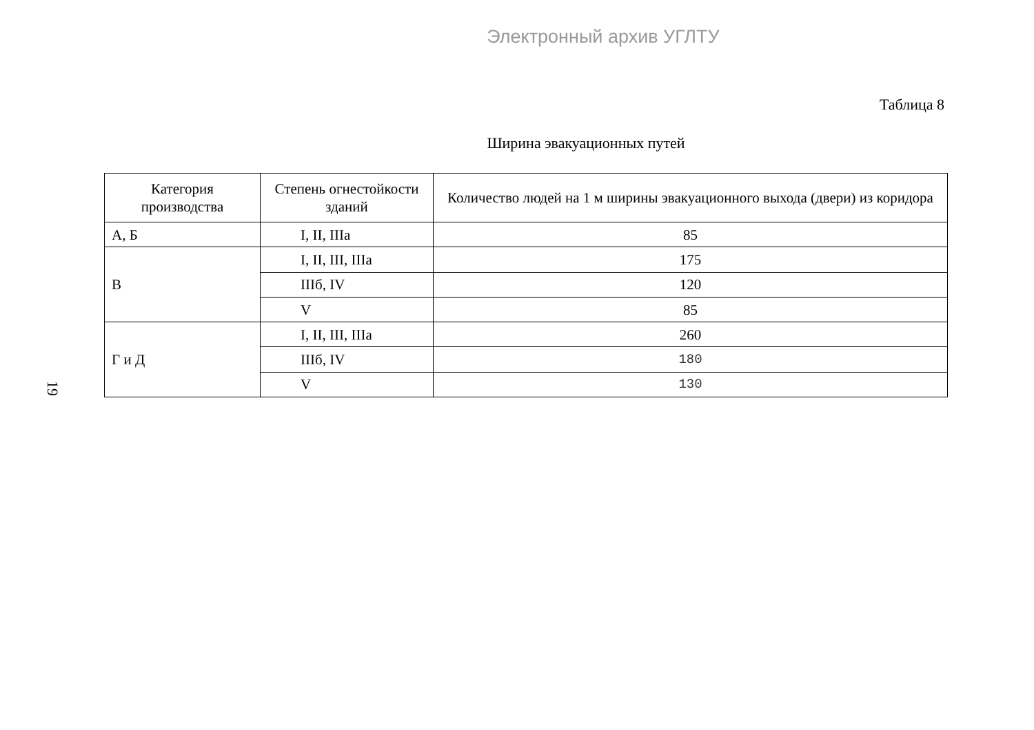Электронный архив УГЛТУ
Таблица 8
Ширина эвакуационных путей
19
| Категория производства | Степень огнестойкости зданий | Количество людей на 1 м ширины эвакуационного выхода (двери) из коридора |
| --- | --- | --- |
| А, Б | I, II, IIIa | 85 |
| В | I, II, III, IIIa | 175 |
| | IIIб, IV | 120 |
| | V | 85 |
| Г и Д | I, II, III, IIIa | 260 |
| | IIIб, IV | 180 |
| | V | 130 |